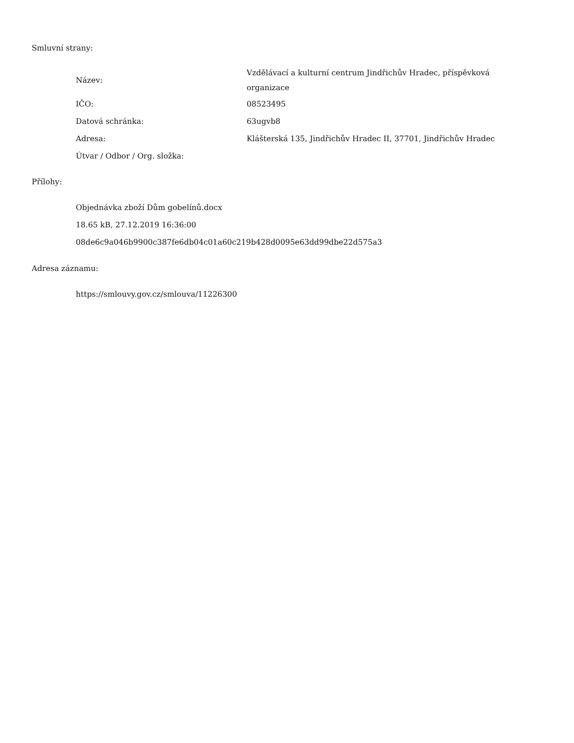Smluvní strany:
| Název: | Vzdělávací a kulturní centrum Jindřichův Hradec, příspěvková organizace |
| IČO: | 08523495 |
| Datová schránka: | 63ugvb8 |
| Adresa: | Klášterská 135, Jindřichův Hradec II, 37701, Jindřichův Hradec |
| Útvar / Odbor / Org. složka: | |
Přílohy:
Objednávka zboží Dům gobelínů.docx
18.65 kB, 27.12.2019 16:36:00
08de6c9a046b9900c387fe6db04c01a60c219b428d0095e63dd99dbe22d575a3
Adresa záznamu:
https://smlouvy.gov.cz/smlouva/11226300